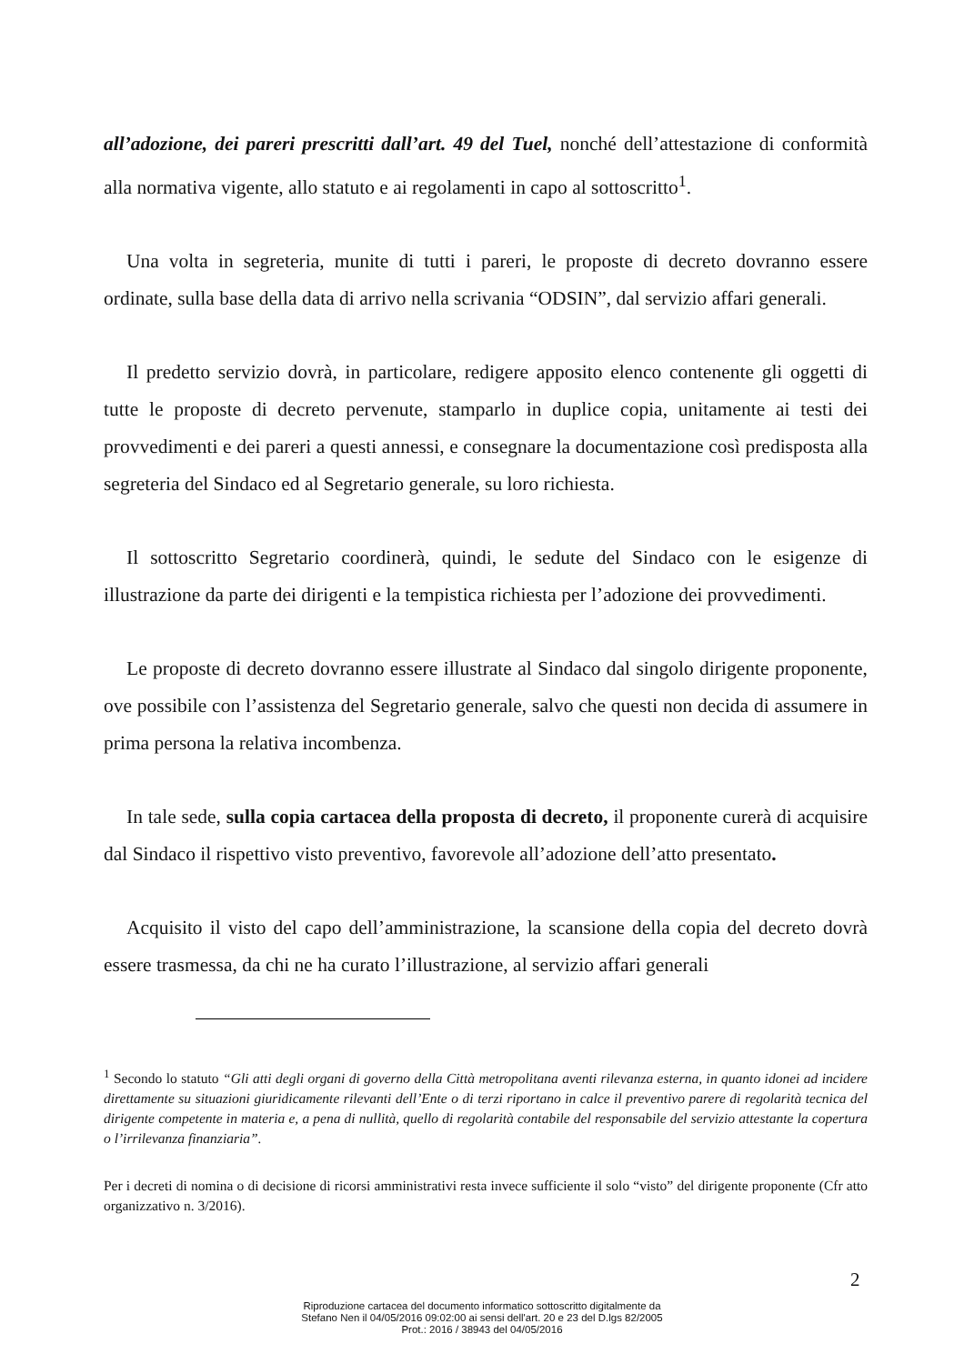all’adozione, dei pareri prescritti dall’art. 49 del Tuel, nonché dell’attestazione di conformità alla normativa vigente, allo statuto e ai regolamenti in capo al sottoscritto<sup>1</sup>.
Una volta in segreteria, munite di tutti i pareri, le proposte di decreto dovranno essere ordinate, sulla base della data di arrivo nella scrivania “ODSIN”, dal servizio affari generali.
Il predetto servizio dovrà, in particolare, redigere apposito elenco contenente gli oggetti di tutte le proposte di decreto pervenute, stamparlo in duplice copia, unitamente ai testi dei provvedimenti e dei pareri a questi annessi, e consegnare la documentazione così predisposta alla segreteria del Sindaco ed al Segretario generale, su loro richiesta.
Il sottoscritto Segretario coordinerà, quindi, le sedute del Sindaco con le esigenze di illustrazione da parte dei dirigenti e la tempistica richiesta per l’adozione dei provvedimenti.
Le proposte di decreto dovranno essere illustrate al Sindaco dal singolo dirigente proponente, ove possibile con l’assistenza del Segretario generale, salvo che questi non decida di assumere in prima persona la relativa incombenza.
In tale sede, sulla copia cartacea della proposta di decreto, il proponente curerà di acquisire dal Sindaco il rispettivo visto preventivo, favorevole all’adozione dell’atto presentato.
Acquisito il visto del capo dell’amministrazione, la scansione della copia del decreto dovrà essere trasmessa, da chi ne ha curato l’illustrazione, al servizio affari generali
<sup>1</sup> Secondo lo statuto “Gli atti degli organi di governo della Città metropolitana aventi rilevanza esterna, in quanto idonei ad incidere direttamente su situazioni giuridicamente rilevanti dell’Ente o di terzi riportano in calce il preventivo parere di regolarità tecnica del dirigente competente in materia e, a pena di nullità, quello di regolarità contabile del responsabile del servizio attestante la copertura o l’irrilevanza finanziaria”.
Per i decreti di nomina o di decisione di ricorsi amministrativi resta invece sufficiente il solo “visto” del dirigente proponente (Cfr atto organizzativo n. 3/2016).
2
Riproduzione cartacea del documento informatico sottoscritto digitalmente da
Stefano Nen il 04/05/2016 09:02:00 ai sensi dell'art. 20 e 23 del D.lgs 82/2005
Prot.: 2016 / 38943 del 04/05/2016